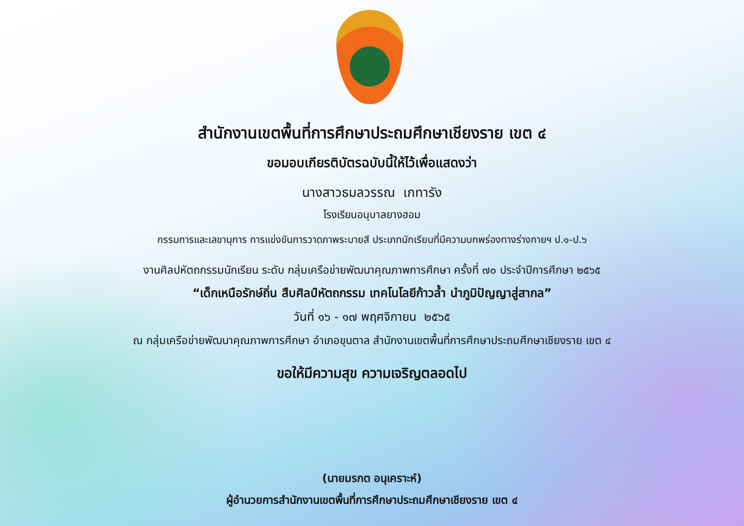สำนักงานเขตพื้นที่การศึกษาประถมศึกษาเชียงราย เขต ๔
ขอมอบเกียรติบัตรฉบับนี้ให้ไว้เพื่อแสดงว่า
นางสาวธมลวรรณ เกทารัง
โรงเรียนอนุบาลยางฮอม
กรรมการและเลขานุการ การแข่งขันการวาดภาพระบายสี ประเภทนักเรียนที่มีความบกพร่องทางร่างกายฯ ป.๑-ป.๖
งานศิลปหัตถกรรมนักเรียน ระดับ กลุ่มเครือข่ายพัฒนาคุณภาพการศึกษา ครั้งที่ ๗๐ ประจำปีการศึกษา ๒๕๖๕
“เด็กเหนือรักษ์ถิ่น สืบศิลป์หัตถกรรม เทคโนโลยีก้าวล้ำ นำภูมิปัญญาสู่สากล”
วันที่ ๑๖ - ๑๗ พฤศจิกายน ๒๕๖๕
ณ กลุ่มเครือข่ายพัฒนาคุณภาพการศึกษา อำเภอขุนตาล สำนักงานเขตพื้นที่การศึกษาประถมศึกษาเชียงราย เขต ๔
ขอให้มีความสุข ความเจริญตลอดไป
(นายมรกต อนุเคราะห์)
ผู้อำนวยการสำนักงานเขตพื้นที่การศึกษาประถมศึกษาเชียงราย เขต ๔